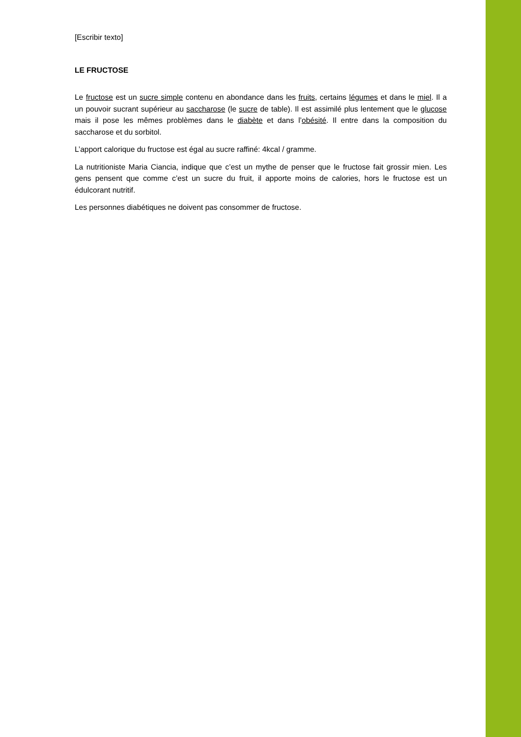[Escribir texto]
LE FRUCTOSE
Le fructose est un sucre simple contenu en abondance dans les fruits, certains légumes et dans le miel. Il a un pouvoir sucrant supérieur au saccharose (le sucre de table). Il est assimilé plus lentement que le glucose mais il pose les mêmes problèmes dans le diabète et dans l’obésité. Il entre dans la composition du saccharose et du sorbitol.
L’apport calorique du fructose est égal au sucre raffiné: 4kcal / gramme.
La nutritioniste Maria Ciancia, indique que c’est un mythe de penser que le fructose fait grossir mien. Les gens pensent que comme c’est un sucre du fruit, il apporte moins de calories, hors le fructose est un édulcorant nutritif.
Les personnes diabétiques ne doivent pas consommer de fructose.